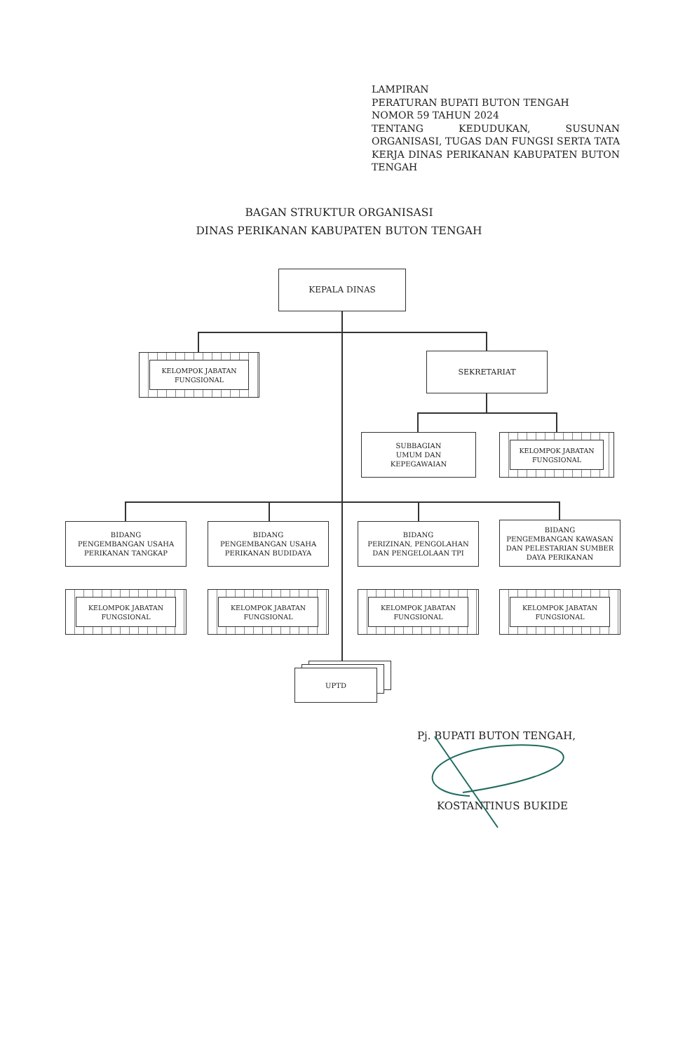LAMPIRAN
PERATURAN BUPATI BUTON TENGAH
NOMOR 59 TAHUN 2024
TENTANG KEDUDUKAN, SUSUNAN ORGANISASI, TUGAS DAN FUNGSI SERTA TATA KERJA DINAS PERIKANAN KABUPATEN BUTON TENGAH
BAGAN STRUKTUR ORGANISASI
DINAS PERIKANAN KABUPATEN BUTON TENGAH
KEPALA DINAS
KELOMPOK JABATAN
FUNGSIONAL
SEKRETARIAT
SUBBAGIAN
UMUM DAN
KEPEGAWAIAN
KELOMPOK JABATAN
FUNGSIONAL
BIDANG
PENGEMBANGAN USAHA
PERIKANAN TANGKAP
BIDANG
PENGEMBANGAN USAHA
PERIKANAN BUDIDAYA
BIDANG
PERIZINAN, PENGOLAHAN
DAN PENGELOLAAN TPI
BIDANG
PENGEMBANGAN KAWASAN
DAN PELESTARIAN SUMBER
DAYA PERIKANAN
KELOMPOK JABATAN
FUNGSIONAL
KELOMPOK JABATAN
FUNGSIONAL
KELOMPOK JABATAN
FUNGSIONAL
KELOMPOK JABATAN
FUNGSIONAL
UPTD
Pj. BUPATI BUTON TENGAH,
KOSTANTINUS BUKIDE